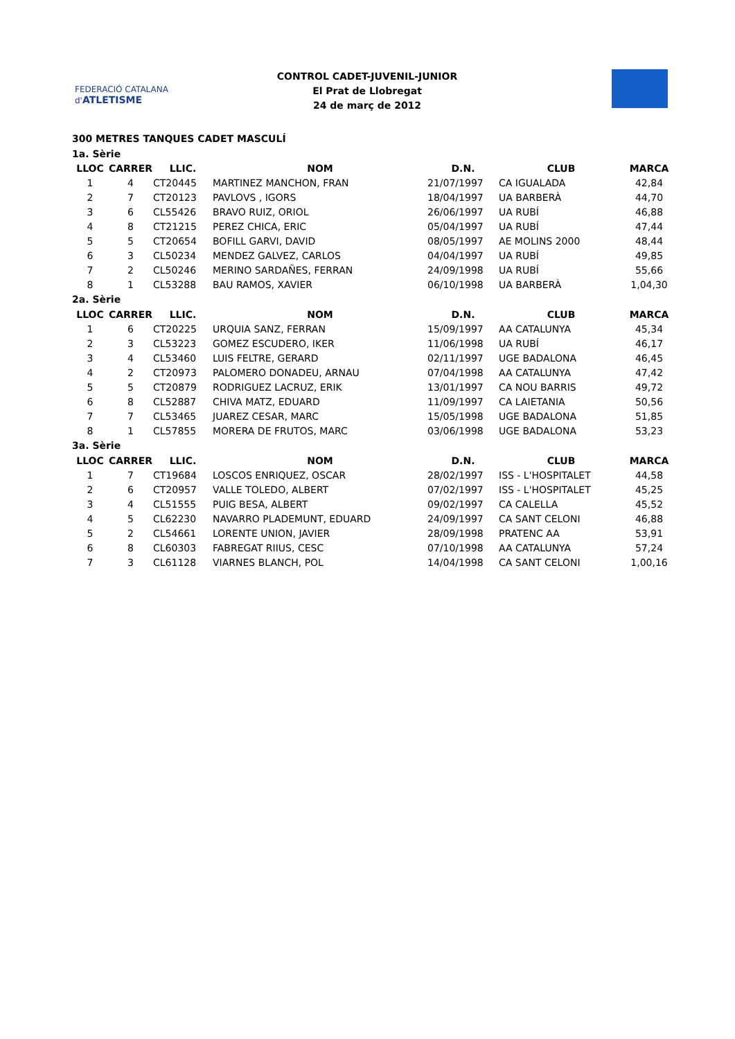FEDERACIÓ CATALANA d'ATLETISME
CONTROL CADET-JUVENIL-JUNIOR
El Prat de Llobregat
24 de març de 2012
300 METRES TANQUES CADET MASCULÍ
| 1a. Sèrie | | | | | | |
| --- | --- | --- | --- | --- | --- | --- |
| LLOC | CARRER | LLIC. | NOM | D.N. | CLUB | MARCA |
| 1 | 4 | CT20445 | MARTINEZ MANCHON, FRAN | 21/07/1997 | CA IGUALADA | 42,84 |
| 2 | 7 | CT20123 | PAVLOVS , IGORS | 18/04/1997 | UA BARBERÀ | 44,70 |
| 3 | 6 | CL55426 | BRAVO RUIZ, ORIOL | 26/06/1997 | UA RUBÍ | 46,88 |
| 4 | 8 | CT21215 | PEREZ CHICA, ERIC | 05/04/1997 | UA RUBÍ | 47,44 |
| 5 | 5 | CT20654 | BOFILL GARVI, DAVID | 08/05/1997 | AE MOLINS 2000 | 48,44 |
| 6 | 3 | CL50234 | MENDEZ GALVEZ, CARLOS | 04/04/1997 | UA RUBÍ | 49,85 |
| 7 | 2 | CL50246 | MERINO SARDAÑES, FERRAN | 24/09/1998 | UA RUBÍ | 55,66 |
| 8 | 1 | CL53288 | BAU RAMOS, XAVIER | 06/10/1998 | UA BARBERÀ | 1,04,30 |
| 2a. Sèrie | | | | | | |
| LLOC | CARRER | LLIC. | NOM | D.N. | CLUB | MARCA |
| 1 | 6 | CT20225 | URQUIA SANZ, FERRAN | 15/09/1997 | AA CATALUNYA | 45,34 |
| 2 | 3 | CL53223 | GOMEZ ESCUDERO, IKER | 11/06/1998 | UA RUBÍ | 46,17 |
| 3 | 4 | CL53460 | LUIS FELTRE, GERARD | 02/11/1997 | UGE BADALONA | 46,45 |
| 4 | 2 | CT20973 | PALOMERO DONADEU, ARNAU | 07/04/1998 | AA CATALUNYA | 47,42 |
| 5 | 5 | CT20879 | RODRIGUEZ LACRUZ, ERIK | 13/01/1997 | CA NOU BARRIS | 49,72 |
| 6 | 8 | CL52887 | CHIVA MATZ, EDUARD | 11/09/1997 | CA LAIETANIA | 50,56 |
| 7 | 7 | CL53465 | JUAREZ CESAR, MARC | 15/05/1998 | UGE BADALONA | 51,85 |
| 8 | 1 | CL57855 | MORERA DE FRUTOS, MARC | 03/06/1998 | UGE BADALONA | 53,23 |
| 3a. Sèrie | | | | | | |
| LLOC | CARRER | LLIC. | NOM | D.N. | CLUB | MARCA |
| 1 | 7 | CT19684 | LOSCOS ENRIQUEZ, OSCAR | 28/02/1997 | ISS - L'HOSPITALET | 44,58 |
| 2 | 6 | CT20957 | VALLE TOLEDO, ALBERT | 07/02/1997 | ISS - L'HOSPITALET | 45,25 |
| 3 | 4 | CL51555 | PUIG BESA, ALBERT | 09/02/1997 | CA CALELLA | 45,52 |
| 4 | 5 | CL62230 | NAVARRO PLADEMUNT, EDUARD | 24/09/1997 | CA SANT CELONI | 46,88 |
| 5 | 2 | CL54661 | LORENTE UNION, JAVIER | 28/09/1998 | PRATENC AA | 53,91 |
| 6 | 8 | CL60303 | FABREGAT RIIUS, CESC | 07/10/1998 | AA CATALUNYA | 57,24 |
| 7 | 3 | CL61128 | VIARNES BLANCH, POL | 14/04/1998 | CA SANT CELONI | 1,00,16 |